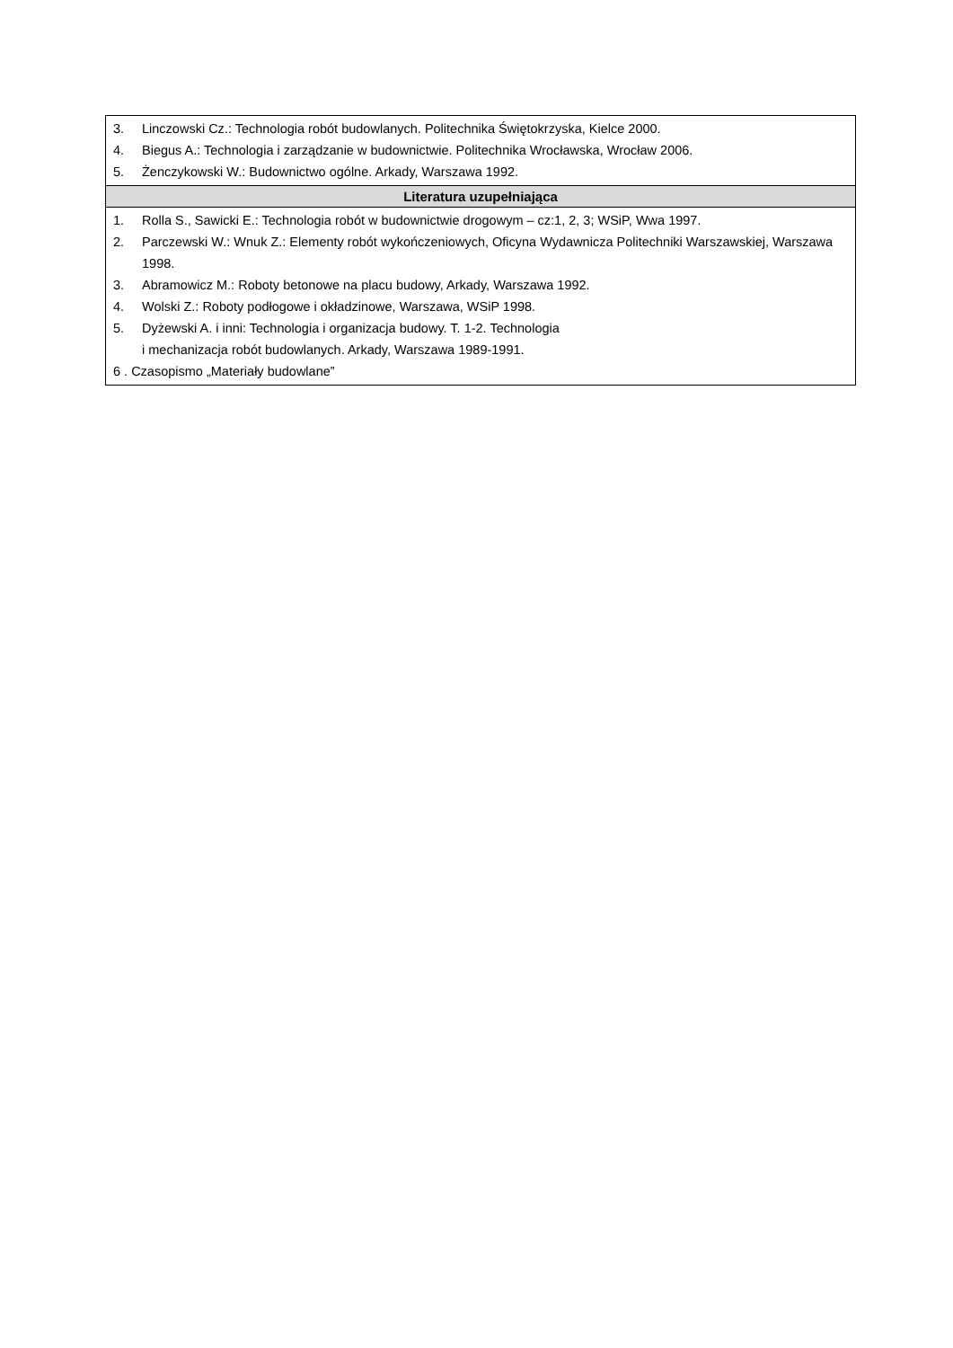| 3. Linczowski Cz.: Technologia robót budowlanych. Politechnika Świętokrzyska, Kielce 2000. 4. Biegus A.: Technologia i zarządzanie w budownictwie. Politechnika Wrocławska, Wrocław 2006. 5. Żenczykowski W.: Budownictwo ogólne. Arkady, Warszawa 1992. |
| Literatura uzupełniająca |
| 1. Rolla S., Sawicki E.: Technologia robót w budownictwie drogowym – cz:1, 2, 3; WSiP, Wwa 1997. 2. Parczewski W.: Wnuk Z.: Elementy robót wykończeniowych, Oficyna Wydawnicza Politechniki Warszawskiej, Warszawa 1998. 3. Abramowicz M.: Roboty betonowe na placu budowy, Arkady, Warszawa 1992. 4. Wolski Z.: Roboty podłogowe i okładzinowe, Warszawa, WSiP 1998. 5. Dyżewski A. i inni: Technologia i organizacja budowy. T. 1-2. Technologia i mechanizacja robót budowlanych. Arkady, Warszawa 1989-1991. 6 . Czasopismo „Materiały budowlane” |